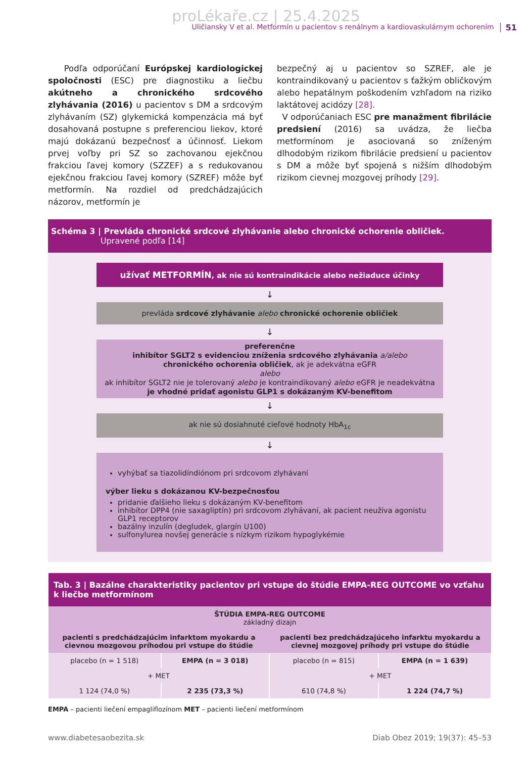proLékaře.cz | 25.4.2025
Uličiansky V et al. Metformín u pacientov s renálnym a kardiovaskulárnym ochorením 51
Podľa odporúčaní Európskej kardiologickej spoločnosti (ESC) pre diagnostiku a liečbu akútneho a chronického srdcového zlyhávania (2016) u pacientov s DM a srdcovým zlyhávaním (SZ) glykemická kompenzácia má byť dosahovaná postupne s preferenciou liekov, ktoré majú dokázanú bezpečnosť a účinnosť. Liekom prvej voľby pri SZ so zachovanou ejekčnou frakciou ľavej komory (SZZEF) a s redukovanou ejekčnou frakciou ľavej komory (SZREF) môže byť metformín. Na rozdiel od predchádzajúcich názorov, metformín je
bezpečný aj u pacientov so SZREF, ale je kontraindikovaný u pacientov s ťažkým obličkovým alebo hepatálnym poškodením vzhľadom na riziko laktátovej acidózy [28].
V odporúčaniach ESC pre manažment fibrilácie predsiení (2016) sa uvádza, že liečba metformínom je asociovaná so zníženým dlhodobým rizikom fibrilácie predsiení u pacientov s DM a môže byť spojená s nižším dlhodobým rizikom cievnej mozgovej príhody [29].
Schéma 3 | Prevláda chronické srdcové zlyhávanie alebo chronické ochorenie obličiek.
Upravené podľa [14]
užívať METFORMÍN, ak nie sú kontraindikácie alebo nežiaduce účinky
↓
prevláda srdcové zlyhávanie alebo chronické ochorenie obličiek
↓
preferenčne
inhibítor SGLT2 s evidenciou zníženia srdcového zlyhávania a/alebo
chronického ochorenia obličiek, ak je adekvátna eGFR
alebo
ak inhibítor SGLT2 nie je tolerovaný alebo je kontraindikovaný alebo eGFR je neadekvátna
je vhodné pridať agonistu GLP1 s dokázaným KV-benefitom
↓
ak nie sú dosiahnuté cieľové hodnoty HbA<sub>1c</sub>
↓
vyhýbať sa tiazolidíndiónom pri srdcovom zlyhávaní
výber lieku s dokázanou KV-bezpečnosťou
pridanie ďalšieho lieku s dokázaným KV-benefitom
inhibítor DPP4 (nie saxagliptín) pri srdcovom zlyhávaní, ak pacient neužíva agonistu GLP1 receptorov
bazálny inzulín (degludek, glargín U100)
sulfonylurea novšej generácie s nízkym rizikom hypoglykémie
| Tab. 3 / Bazálne charakteristiky pacientov pri vstupe do štúdie EMPA-REG OUTCOME vo vzťahu k liečbe metformínom | | | |
| --- | --- | --- | --- |
| ŠTÚDIA EMPA-REG OUTCOME základný dizajn | | | |
| pacienti s predchádzajúcim infarktom myokardu a cievnou mozgovou príhodou pri vstupe do štúdie | | pacienti bez predchádzajúceho infarktu myokardu a cievnej mozgovej príhody pri vstupe do štúdie | |
| placebo (n = 1 518) | EMPA (n = 3 018) | placebo (n = 815) | EMPA (n = 1 639) |
| + MET | | + MET | |
| 1 124 (74,0 %) | 2 235 (73,3 %) | 610 (74,8 %) | 1 224 (74,7 %) |
EMPA – pacienti liečení empagliflozínom MET – pacienti liečení metformínom
www.diabetesaobezita.sk Diab Obez 2019; 19(37): 45–53